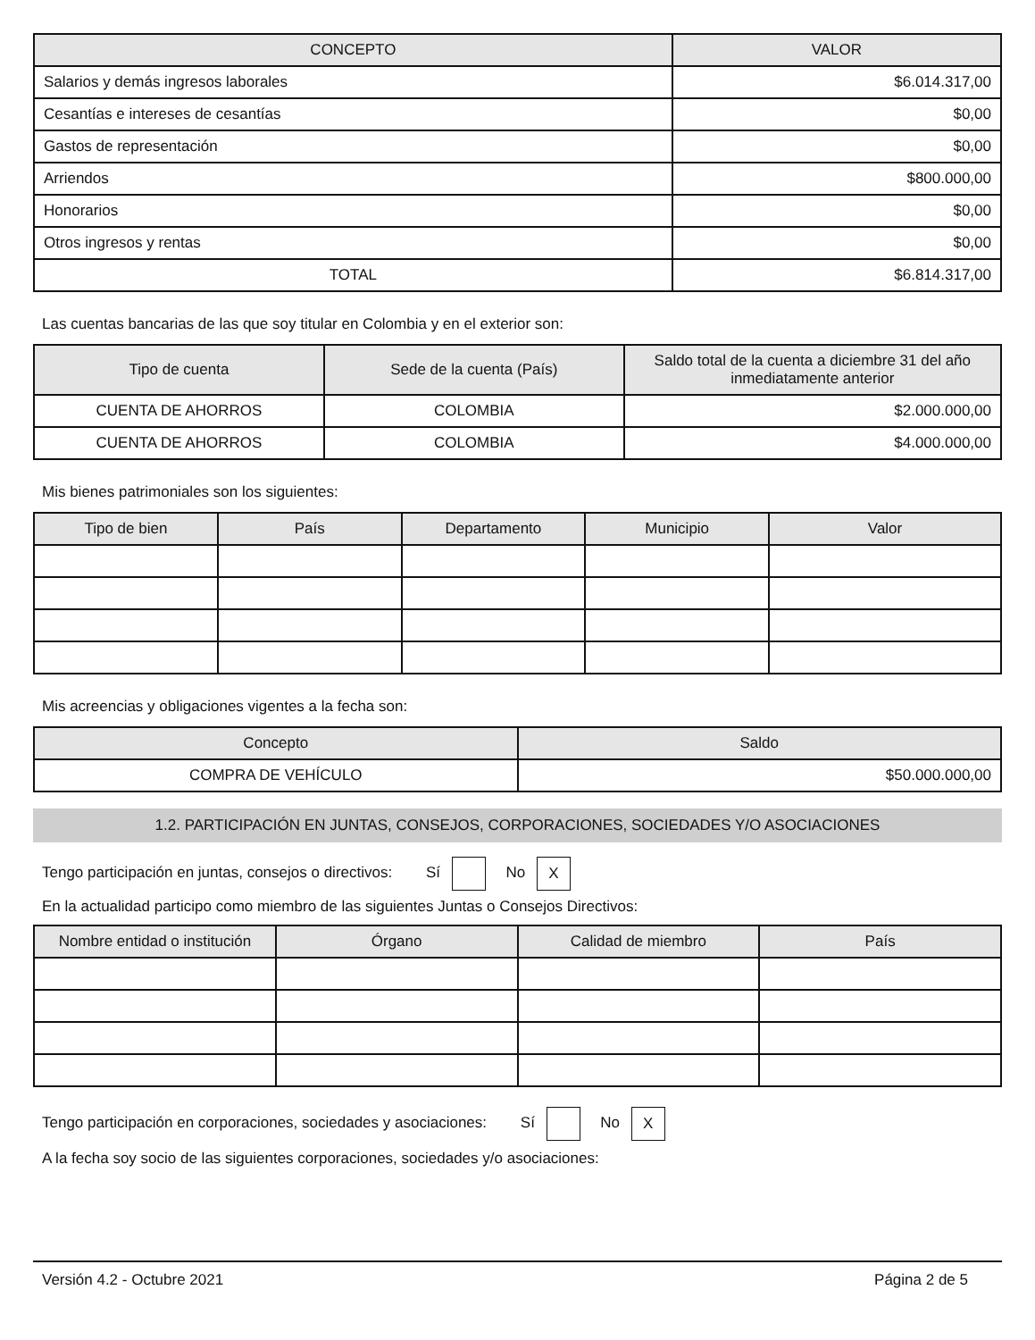| CONCEPTO | VALOR |
| --- | --- |
| Salarios y demás ingresos laborales | $6.014.317,00 |
| Cesantías e intereses de cesantías | $0,00 |
| Gastos de representación | $0,00 |
| Arriendos | $800.000,00 |
| Honorarios | $0,00 |
| Otros ingresos y rentas | $0,00 |
| TOTAL | $6.814.317,00 |
Las cuentas bancarias de las que soy titular en Colombia y en el exterior son:
| Tipo de cuenta | Sede de la cuenta (País) | Saldo total de la cuenta a diciembre 31 del año inmediatamente anterior |
| --- | --- | --- |
| CUENTA DE AHORROS | COLOMBIA | $2.000.000,00 |
| CUENTA DE AHORROS | COLOMBIA | $4.000.000,00 |
Mis bienes patrimoniales son los siguientes:
| Tipo de bien | País | Departamento | Municipio | Valor |
| --- | --- | --- | --- | --- |
Mis acreencias y obligaciones vigentes a la fecha son:
| Concepto | Saldo |
| --- | --- |
| COMPRA DE VEHÍCULO | $50.000.000,00 |
1.2. PARTICIPACIÓN EN JUNTAS, CONSEJOS, CORPORACIONES, SOCIEDADES Y/O ASOCIACIONES
Tengo participación en juntas, consejos o directivos: Sí No X
En la actualidad participo como miembro de las siguientes Juntas o Consejos Directivos:
| Nombre entidad o institución | Órgano | Calidad de miembro | País |
| --- | --- | --- | --- |
Tengo participación en corporaciones, sociedades y asociaciones: Sí No X
A la fecha soy socio de las siguientes corporaciones, sociedades y/o asociaciones:
Versión 4.2 - Octubre 2021 Página 2 de 5